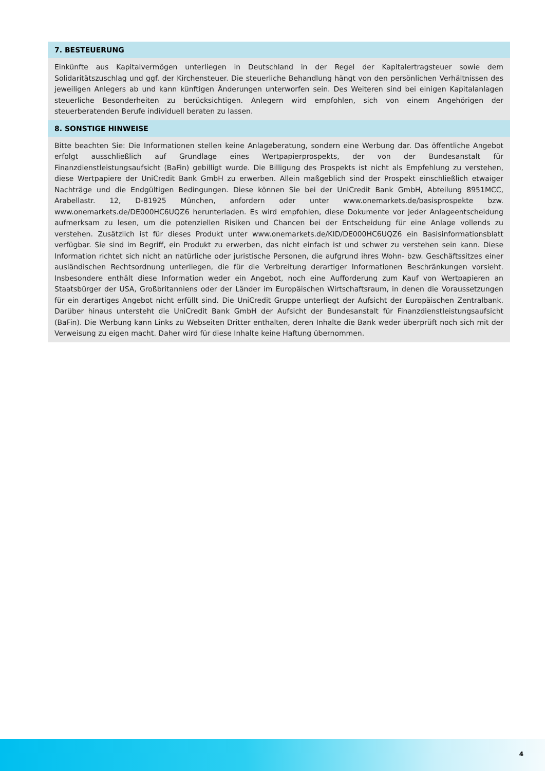7. BESTEUERUNG
Einkünfte aus Kapitalvermögen unterliegen in Deutschland in der Regel der Kapitalertragsteuer sowie dem Solidaritätszuschlag und ggf. der Kirchensteuer. Die steuerliche Behandlung hängt von den persönlichen Verhältnissen des jeweiligen Anlegers ab und kann künftigen Änderungen unterworfen sein. Des Weiteren sind bei einigen Kapitalanlagen steuerliche Besonderheiten zu berücksichtigen. Anlegern wird empfohlen, sich von einem Angehörigen der steuerberatenden Berufe individuell beraten zu lassen.
8. SONSTIGE HINWEISE
Bitte beachten Sie: Die Informationen stellen keine Anlageberatung, sondern eine Werbung dar. Das öffentliche Angebot erfolgt ausschließlich auf Grundlage eines Wertpapierprospekts, der von der Bundesanstalt für Finanzdienstleistungsaufsicht (BaFin) gebilligt wurde. Die Billigung des Prospekts ist nicht als Empfehlung zu verstehen, diese Wertpapiere der UniCredit Bank GmbH zu erwerben. Allein maßgeblich sind der Prospekt einschließlich etwaiger Nachträge und die Endgültigen Bedingungen. Diese können Sie bei der UniCredit Bank GmbH, Abteilung 8951MCC, Arabellastr. 12, D-81925 München, anfordern oder unter www.onemarkets.de/basisprospekte bzw. www.onemarkets.de/DE000HC6UQZ6 herunterladen. Es wird empfohlen, diese Dokumente vor jeder Anlageentscheidung aufmerksam zu lesen, um die potenziellen Risiken und Chancen bei der Entscheidung für eine Anlage vollends zu verstehen. Zusätzlich ist für dieses Produkt unter www.onemarkets.de/KID/DE000HC6UQZ6 ein Basisinformationsblatt verfügbar. Sie sind im Begriff, ein Produkt zu erwerben, das nicht einfach ist und schwer zu verstehen sein kann. Diese Information richtet sich nicht an natürliche oder juristische Personen, die aufgrund ihres Wohn- bzw. Geschäftssitzes einer ausländischen Rechtsordnung unterliegen, die für die Verbreitung derartiger Informationen Beschränkungen vorsieht. Insbesondere enthält diese Information weder ein Angebot, noch eine Aufforderung zum Kauf von Wertpapieren an Staatsbürger der USA, Großbritanniens oder der Länder im Europäischen Wirtschaftsraum, in denen die Voraussetzungen für ein derartiges Angebot nicht erfüllt sind. Die UniCredit Gruppe unterliegt der Aufsicht der Europäischen Zentralbank. Darüber hinaus untersteht die UniCredit Bank GmbH der Aufsicht der Bundesanstalt für Finanzdienstleistungsaufsicht (BaFin). Die Werbung kann Links zu Webseiten Dritter enthalten, deren Inhalte die Bank weder überprüft noch sich mit der Verweisung zu eigen macht. Daher wird für diese Inhalte keine Haftung übernommen.
4